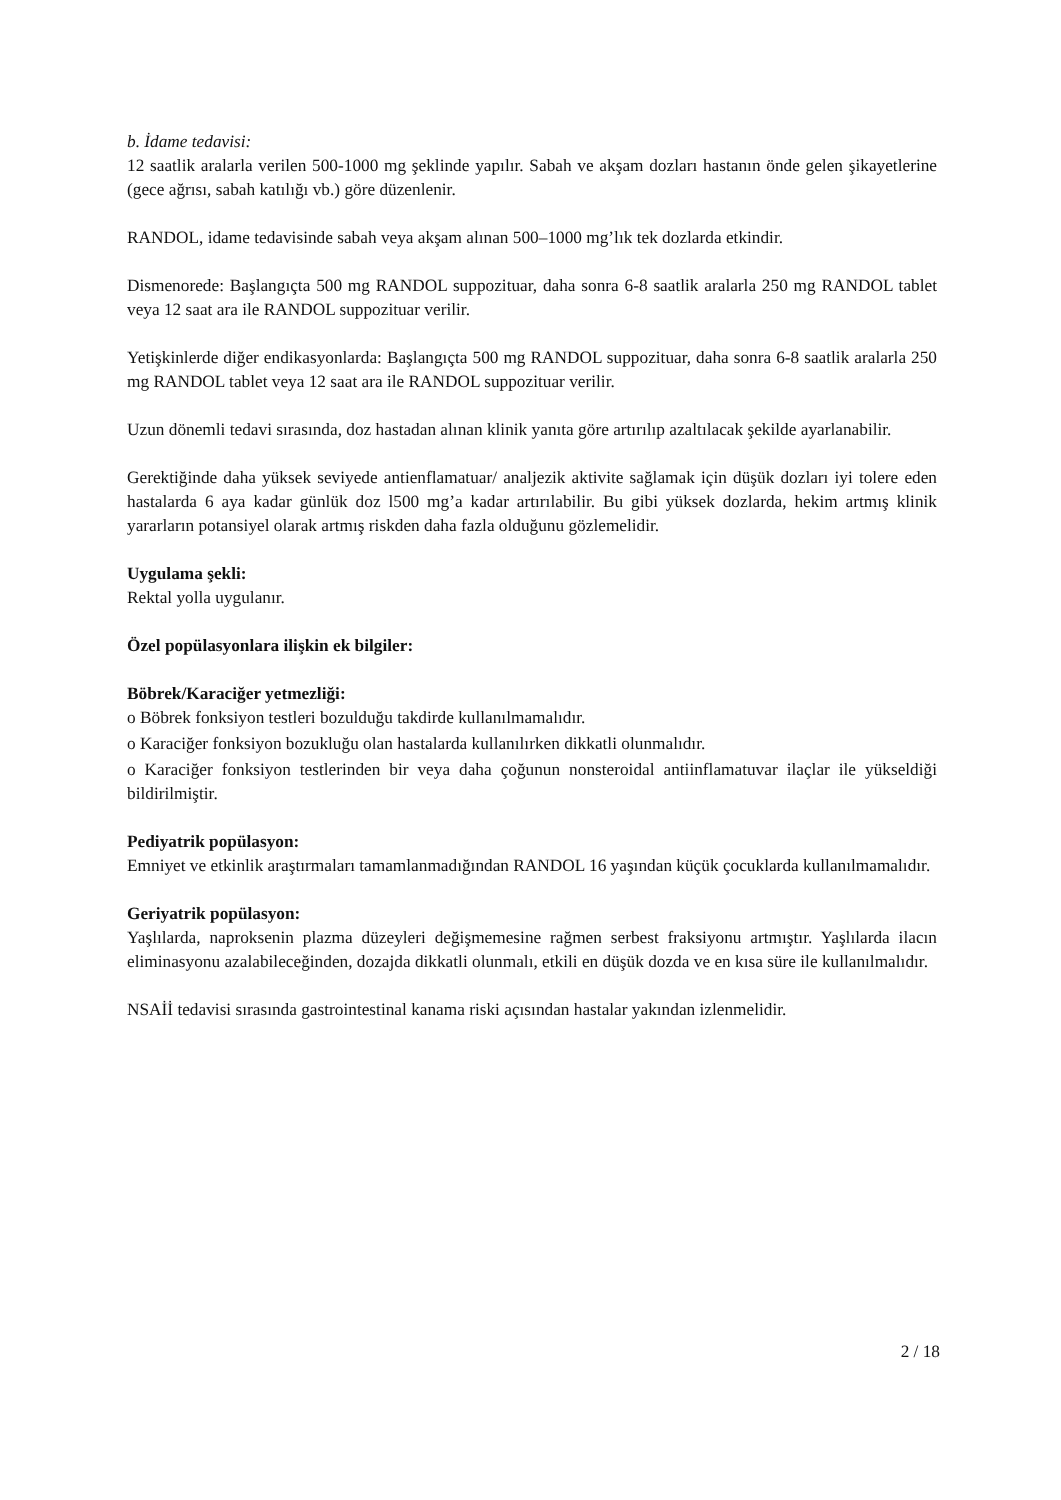b. İdame tedavisi:
12 saatlik aralarla verilen 500-1000 mg şeklinde yapılır. Sabah ve akşam dozları hastanın önde gelen şikayetlerine (gece ağrısı, sabah katılığı vb.) göre düzenlenir.
RANDOL, idame tedavisinde sabah veya akşam alınan 500–1000 mg’lık tek dozlarda etkindir.
Dismenorede: Başlangıçta 500 mg RANDOL suppozituar, daha sonra 6-8 saatlik aralarla 250 mg RANDOL tablet veya 12 saat ara ile RANDOL suppozituar verilir.
Yetişkinlerde diğer endikasyonlarda: Başlangıçta 500 mg RANDOL suppozituar, daha sonra 6-8 saatlik aralarla 250 mg RANDOL tablet veya 12 saat ara ile RANDOL suppozituar verilir.
Uzun dönemli tedavi sırasında, doz hastadan alınan klinik yanıta göre artırılıp azaltılacak şekilde ayarlanabilir.
Gerektiğinde daha yüksek seviyede antienflamatuar/ analjezik aktivite sağlamak için düşük dozları iyi tolere eden hastalarda 6 aya kadar günlük doz l500 mg’a kadar artırılabilir. Bu gibi yüksek dozlarda, hekim artmış klinik yararların potansiyel olarak artmış riskden daha fazla olduğunu gözlemelidir.
Uygulama şekli:
Rektal yolla uygulanır.
Özel popülasyonlara ilişkin ek bilgiler:
Böbrek/Karaciğer yetmezliği:
o Böbrek fonksiyon testleri bozulduğu takdirde kullanılmamalıdır.
o Karaciğer fonksiyon bozukluğu olan hastalarda kullanılırken dikkatli olunmalıdır.
o Karaciğer fonksiyon testlerinden bir veya daha çoğunun nonsteroidal antiinflamatuvar ilaçlar ile yükseldiği bildirilmiştir.
Pediyatrik popülasyon:
Emniyet ve etkinlik araştırmaları tamamlanmadığından RANDOL 16 yaşından küçük çocuklarda kullanılmamalıdır.
Geriyatrik popülasyon:
Yaşlılarda, naproksenin plazma düzeyleri değişmemesine rağmen serbest fraksiyonu artmıştır. Yaşlılarda ilacın eliminasyonu azalabileceğinden, dozajda dikkatli olunmalı, etkili en düşük dozda ve en kısa süre ile kullanılmalıdır.
NSAİİ tedavisi sırasında gastrointestinal kanama riski açısından hastalar yakından izlenmelidir.
2 / 18